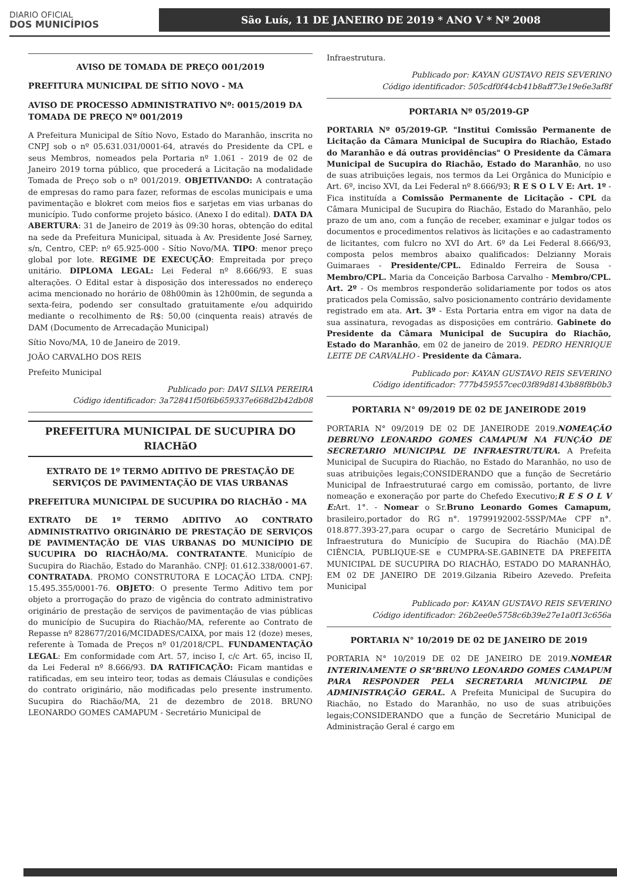DIARIO OFICIAL
DOS MUNICÍPIOS
São Luís, 11 DE JANEIRO DE 2019 * ANO V * Nº 2008
AVISO DE TOMADA DE PREÇO 001/2019
PREFITURA MUNICIPAL DE SÍTIO NOVO - MA
AVISO DE PROCESSO ADMINISTRATIVO Nº: 0015/2019 DA TOMADA DE PREÇO Nº 001/2019
A Prefeitura Municipal de Sítio Novo, Estado do Maranhão, inscrita no CNPJ sob o nº 05.631.031/0001-64, através do Presidente da CPL e seus Membros, nomeados pela Portaria nº 1.061 - 2019 de 02 de Janeiro 2019 torna público, que procederá a Licitação na modalidade Tomada de Preço sob o nº 001/2019. OBJETIVANDO: A contratação de empresas do ramo para fazer, reformas de escolas municipais e uma pavimentação e blokret com meios fios e sarjetas em vias urbanas do município. Tudo conforme projeto básico. (Anexo I do edital). DATA DA ABERTURA: 31 de Janeiro de 2019 às 09:30 horas, obtenção do edital na sede da Prefeitura Municipal, situada à Av. Presidente José Sarney, s/n, Centro, CEP: nº 65.925-000 - Sítio Novo/MA. TIPO: menor preço global por lote. REGIME DE EXECUÇÃO: Empreitada por preço unitário. DIPLOMA LEGAL: Lei Federal nº 8.666/93. E suas alterações. O Edital estar à disposição dos interessados no endereço acima mencionado no horário de 08h00min às 12h00min, de segunda a sexta-feira, podendo ser consultado gratuitamente e/ou adquirido mediante o recolhimento de R$: 50,00 (cinquenta reais) através de DAM (Documento de Arrecadação Municipal)
Sítio Novo/MA, 10 de Janeiro de 2019.
JOÃO CARVALHO DOS REIS
Prefeito Municipal
Publicado por: DAVI SILVA PEREIRA
Código identificador: 3a72841f50f6b659337e668d2b42db08
PREFEITURA MUNICIPAL DE SUCUPIRA DO RIACHãO
EXTRATO DE 1º TERMO ADITIVO DE PRESTAÇÃO DE SERVIÇOS DE PAVIMENTAÇÃO DE VIAS URBANAS
PREFEITURA MUNICIPAL DE SUCUPIRA DO RIACHÃO - MA
EXTRATO DE 1º TERMO ADITIVO AO CONTRATO ADMINISTRATIVO ORIGINÁRIO DE PRESTAÇÃO DE SERVIÇOS DE PAVIMENTAÇÃO DE VIAS URBANAS DO MUNICÍPIO DE SUCUPIRA DO RIACHÃO/MA. CONTRATANTE. Município de Sucupira do Riachão, Estado do Maranhão. CNPJ: 01.612.338/0001-67. CONTRATADA. PROMO CONSTRUTORA E LOCAÇÃO LTDA. CNPJ: 15.495.355/0001-76. OBJETO: O presente Termo Aditivo tem por objeto a prorrogação do prazo de vigência do contrato administrativo originário de prestação de serviços de pavimentação de vias públicas do município de Sucupira do Riachão/MA, referente ao Contrato de Repasse nº 828677/2016/MCIDADES/CAIXA, por mais 12 (doze) meses, referente à Tomada de Preços nº 01/2018/CPL. FUNDAMENTAÇÃO LEGAL: Em conformidade com Art. 57, inciso I, c/c Art. 65, inciso II, da Lei Federal nº 8.666/93. DA RATIFICAÇÃO: Ficam mantidas e ratificadas, em seu inteiro teor, todas as demais Cláusulas e condições do contrato originário, não modificadas pelo presente instrumento. Sucupira do Riachão/MA, 21 de dezembro de 2018. BRUNO LEONARDO GOMES CAMAPUM - Secretário Municipal de
Infraestrutura.
Publicado por: KAYAN GUSTAVO REIS SEVERINO
Código identificador: 505cdf0f44cb41b8aff73e19e6e3af8f
PORTARIA Nº 05/2019-GP
PORTARIA Nº 05/2019-GP. "Institui Comissão Permanente de Licitação da Câmara Municipal de Sucupira do Riachão, Estado do Maranhão e dá outras providências" O Presidente da Câmara Municipal de Sucupira do Riachão, Estado do Maranhão, no uso de suas atribuições legais, nos termos da Lei Orgânica do Município e Art. 6º, inciso XVI, da Lei Federal nº 8.666/93; R E S O L V E: Art. 1º - Fica instituída a Comissão Permanente de Licitação - CPL da Câmara Municipal de Sucupira do Riachão, Estado do Maranhão, pelo prazo de um ano, com a função de receber, examinar e julgar todos os documentos e procedimentos relativos às licitações e ao cadastramento de licitantes, com fulcro no XVI do Art. 6º da Lei Federal 8.666/93, composta pelos membros abaixo qualificados: Delzianny Morais Guimaraes - Presidente/CPL. Edinaldo Ferreira de Sousa - Membro/CPL. Maria da Conceição Barbosa Carvalho - Membro/CPL. Art. 2º - Os membros responderão solidariamente por todos os atos praticados pela Comissão, salvo posicionamento contrário devidamente registrado em ata. Art. 3º - Esta Portaria entra em vigor na data de sua assinatura, revogadas as disposições em contrário. Gabinete do Presidente da Câmara Municipal de Sucupira do Riachão, Estado do Maranhão, em 02 de janeiro de 2019. PEDRO HENRIQUE LEITE DE CARVALHO - Presidente da Câmara.
Publicado por: KAYAN GUSTAVO REIS SEVERINO
Código identificador: 777b459557cec03f89d8143b88f8b0b3
PORTARIA N° 09/2019 DE 02 DE JANEIRODE 2019
PORTARIA N° 09/2019 DE 02 DE JANEIRODE 2019.NOMEAÇÃO DEBRUNO LEONARDO GOMES CAMAPUM NA FUNÇÃO DE SECRETARIO MUNICIPAL DE INFRAESTRUTURA. A Prefeita Municipal de Sucupira do Riachão, no Estado do Maranhão, no uso de suas atribuições legais;CONSIDERANDO que a função de Secretário Municipal de Infraestruturaé cargo em comissão, portanto, de livre nomeação e exoneração por parte do Chefedo Executivo;R E S O L V E: Art. 1°. - Nomear o Sr.Bruno Leonardo Gomes Camapum, brasileiro,portador do RG n°. 19799192002-5SSP/MAe CPF n°. 018.877.393-27,para ocupar o cargo de Secretário Municipal de Infraestrutura do Município de Sucupira do Riachão (MA).DÊ CIÊNCIA, PUBLIQUE-SE e CUMPRA-SE.GABINETE DA PREFEITA MUNICIPAL DE SUCUPIRA DO RIACHÃO, ESTADO DO MARANHÃO, EM 02 DE JANEIRO DE 2019.Gilzania Ribeiro Azevedo. Prefeita Municipal
Publicado por: KAYAN GUSTAVO REIS SEVERINO
Código identificador: 26b2ee0e5758c6b39e27e1a0f13c656a
PORTARIA N° 10/2019 DE 02 DE JANEIRO DE 2019
PORTARIA N° 10/2019 DE 02 DE JANEIRO DE 2019.NOMEAR INTERINAMENTE O SR°BRUNO LEONARDO GOMES CAMAPUM PARA RESPONDER PELA SECRETARIA MUNICIPAL DE ADMINISTRAÇÃO GERAL. A Prefeita Municipal de Sucupira do Riachão, no Estado do Maranhão, no uso de suas atribuições legais;CONSIDERANDO que a função de Secretário Municipal de Administração Geral é cargo em